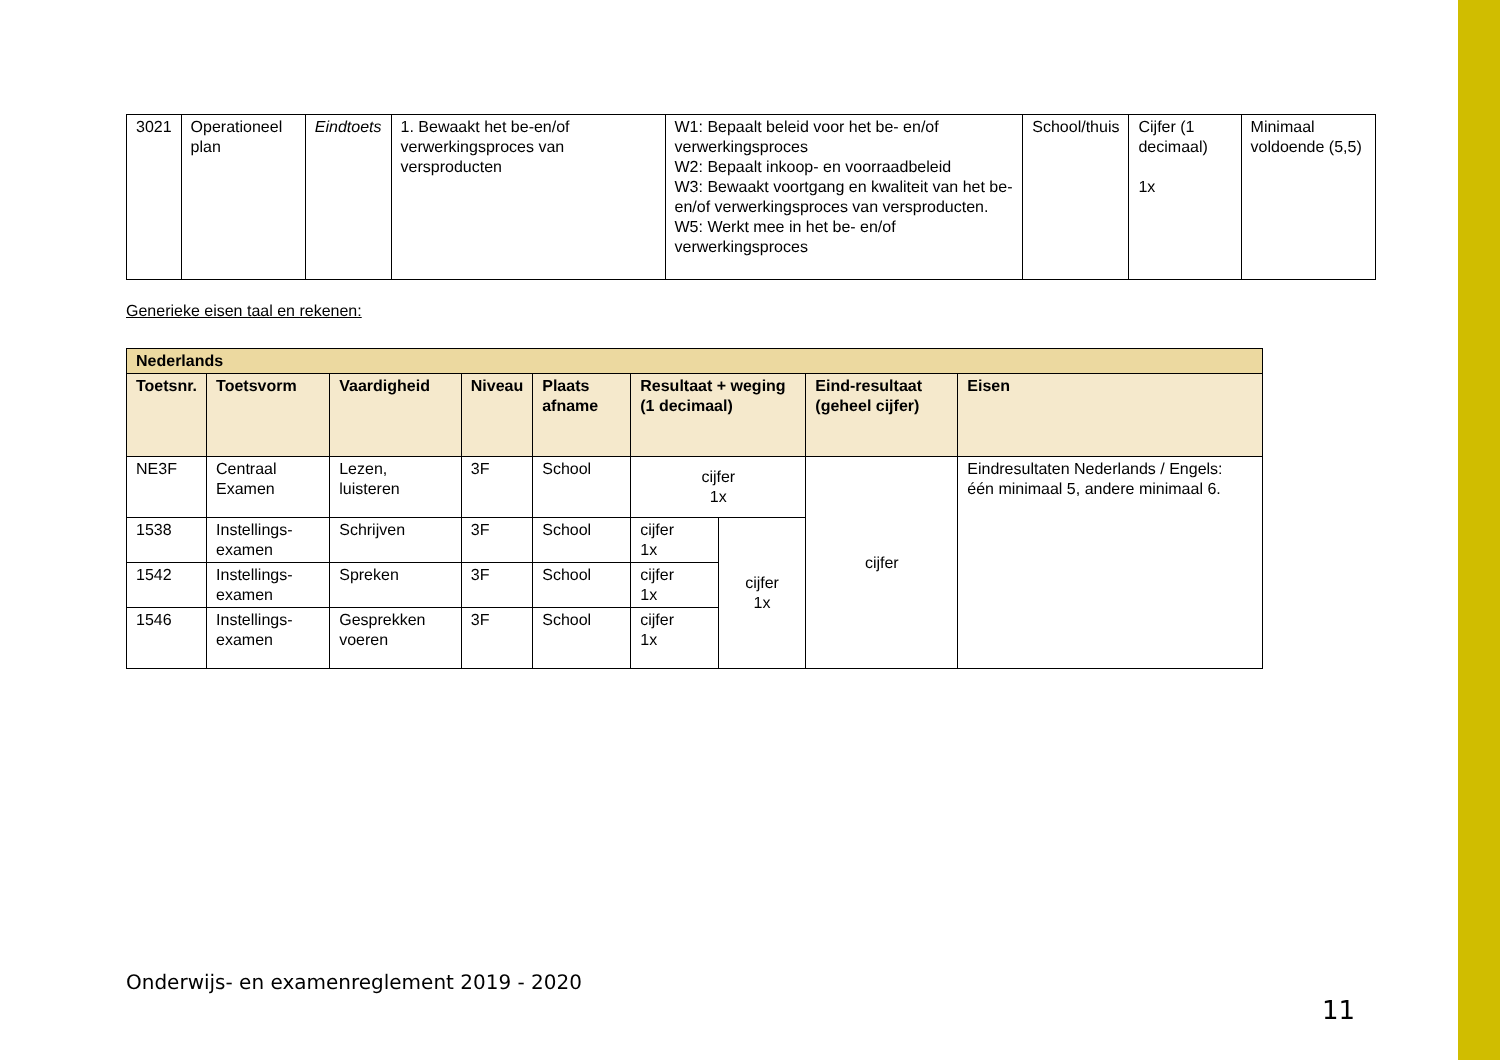| 3021 | Operationeel plan | Eindtoets | 1. Bewaakt het be-en/of verwerkingsproces van versproducten | W1: Bepaalt beleid voor het be- en/of verwerkingsproces W2: Bepaalt inkoop- en voorraadbeleid W3: Bewaakt voortgang en kwaliteit van het be- en/of verwerkingsproces van versproducten. W5: Werkt mee in het be- en/of verwerkingsproces | School/thuis | Cijfer (1 decimaal) 1x | Minimaal voldoende (5,5) |
Generieke eisen taal en rekenen:
| Nederlands | | | | | | | | |
| --- | --- | --- | --- | --- | --- | --- | --- | --- |
| Toetsnr. | Toetsvorm | Vaardigheid | Niveau | Plaats afname | Resultaat + weging (1 decimaal) | | Eind-resultaat (geheel cijfer) | Eisen |
| NE3F | Centraal Examen | Lezen, luisteren | 3F | School | cijfer 1x | | cijfer | Eindresultaten Nederlands / Engels: één minimaal 5, andere minimaal 6. |
| 1538 | Instellings-examen | Schrijven | 3F | School | cijfer 1x | cijfer 1x | | |
| 1542 | Instellings-examen | Spreken | 3F | School | cijfer 1x | | | |
| 1546 | Instellings-examen | Gesprekken voeren | 3F | School | cijfer 1x | | | |
Onderwijs- en examenreglement 2019 - 2020
11